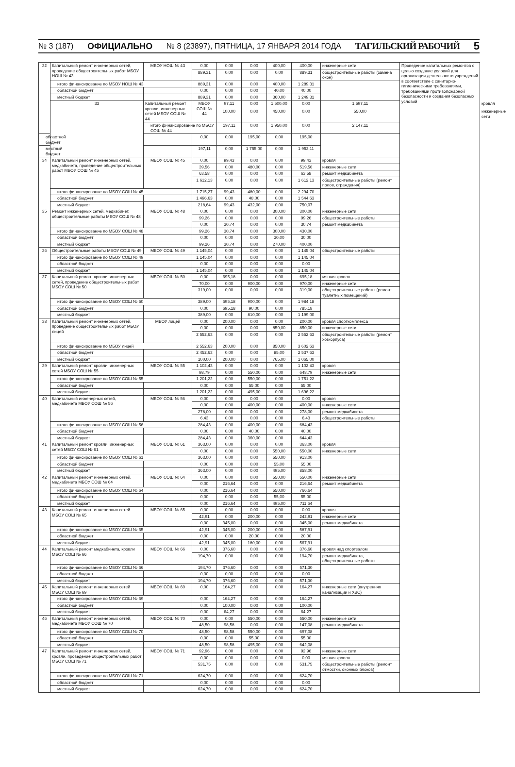№ 3 (187) ОФИЦИАЛЬНО № 8 (23897), ПЯТНИЦА, 17 ЯНВАРЯ 2014 ГОДА ТАГИЛЬСКИЙ РАБОЧИЙ 5
| 32 | Капитальный ремонт инженерных сетей, проведение общестроительных работ МБОУ НОШ № 43 | МБОУ НОШ № 43 | 0,00 | 0,00 | 0,00 | 400,00 | 400,00 | инженерные сети | Проведение капитальных ремонтов с целью создание условий для организации деятельности учреждений в соответствие с санитарно-гигиеническими требованиями, требованиями противопожарной безопасности и создания безопасных условий | |
| | | | 889,31 | 0,00 | 0,00 | 0,00 | 889,31 | общестроительные работы (замена окон) | | |
| | итого финансирование по МБОУ НОШ № 43 | | 889,31 | 0,00 | 0,00 | 400,00 | 1 289,31 | | | |
| | областной бюджет | | 0,00 | 0,00 | 0,00 | 40,00 | 40,00 | | | |
| | местный бюджет | | 889,31 | 0,00 | 0,00 | 360,00 | 1 249,31 | | | |
| | 33 | Капитальный ремонт кровли, инженерных сетей МБОУ СОШ № 44 | МБОУ СОШ № 44 | 97,11 | 0,00 | 1 500,00 | 0,00 | 1 597,11 | | кровля |
| | | | | 100,00 | 0,00 | 450,00 | 0,00 | 550,00 | | инженерные сети |
| | | итого финансирование по МБОУ СОШ № 44 | | 197,11 | 0,00 | 1 950,00 | 0,00 | 2 147,11 | | |
| областной бюджет | | | 0,00 | 0,00 | 195,00 | 0,00 | 195,00 | | | |
| местный бюджет | | | 197,11 | 0,00 | 1 755,00 | 0,00 | 1 952,11 | | | |
| 34 | Капитальный ремонт инженерных сетей, медкабинета, проведение общестроительных работ МБОУ СОШ № 45 | МБОУ СОШ № 45 | 0,00 | 99,43 | 0,00 | 0,00 | 99,43 | кровля | | |
| | | | 39,56 | 0,00 | 480,00 | 0,00 | 519,56 | инженерные сети | | |
| | | | 63,58 | 0,00 | 0,00 | 0,00 | 63,58 | ремонт медкабинета | | |
| | | | 1 612,13 | 0,00 | 0,00 | 0,00 | 1 612,13 | общестроительные работы (ремонт полов, ограждения) | | |
| | итого финансирование по МБОУ СОШ № 45 | | 1 715,27 | 99,43 | 480,00 | 0,00 | 2 294,70 | | | |
| | областной бюджет | | 1 496,63 | 0,00 | 48,00 | 0,00 | 1 544,63 | | | |
| | местный бюджет | | 218,64 | 99,43 | 432,00 | 0,00 | 750,07 | | | |
| 35 | Ремонт инженерных сетей, медкабинет, общестроительные работы МБОУ СОШ № 48 | МБОУ СОШ № 48 | 0,00 | 0,00 | 0,00 | 300,00 | 300,00 | инженерные сети | | |
| | | | 99,26 | 0,00 | 0,00 | 0,00 | 99,26 | общестроительные работы | | |
| | | | 0,00 | 30,74 | 0,00 | 0,00 | 30,74 | ремонт медкабинета | | |
| | итого финансирование по МБОУ СОШ № 48 | | 99,26 | 30,74 | 0,00 | 300,00 | 430,00 | | | |
| | областной бюджет | | 0,00 | 0,00 | 0,00 | 30,00 | 30,00 | | | |
| | местный бюджет | | 99,26 | 30,74 | 0,00 | 270,00 | 400,00 | | | |
| 36 | Общестроительные работы МБОУ СОШ № 49 | МБОУ СОШ № 49 | 1 145,04 | 0,00 | 0,00 | 0,00 | 1 145,04 | общестроительные работы | | |
| | итого финансирование по МБОУ СОШ № 49 | | 1 145,04 | 0,00 | 0,00 | 0,00 | 1 145,04 | | | |
| | областной бюджет | | 0,00 | 0,00 | 0,00 | 0,00 | 0,00 | | | |
| | местный бюджет | | 1 145,04 | 0,00 | 0,00 | 0,00 | 1 145,04 | | | |
| 37 | Капитальный ремонт кровли, инженерных сетей, проведение общестроительных работ МБОУ СОШ № 50 | МБОУ СОШ № 50 | 0,00 | 695,18 | 0,00 | 0,00 | 695,18 | мягкая кровля | | |
| | | | 70,00 | 0,00 | 900,00 | 0,00 | 970,00 | инженерные сети | | |
| | | | 319,00 | 0,00 | 0,00 | 0,00 | 319,00 | общестроительные работы (ремонт туалетных помещений) | | |
| | итого финансирование по МБОУ СОШ № 50 | | 389,00 | 695,18 | 900,00 | 0,00 | 1 984,18 | | | |
| | областной бюджет | | 0,00 | 695,18 | 90,00 | 0,00 | 785,18 | | | |
| | местный бюджет | | 389,00 | 0,00 | 810,00 | 0,00 | 1 199,00 | | | |
| 38 | Капитальный ремонт инженерных сетей, проведение общестроительных работ МБОУ лицей | МБОУ лицей | 0,00 | 200,00 | 0,00 | 0,00 | 200,00 | кровля спорткомплекса | | |
| | | | 0,00 | 0,00 | 0,00 | 850,00 | 850,00 | инженерные сети | | |
| | | | 2 552,63 | 0,00 | 0,00 | 0,00 | 2 552,63 | общестроительные работы (ремонт хозкорпуса) | | |
| | итого финансирование по МБОУ лицей | | 2 552,63 | 200,00 | 0,00 | 850,00 | 3 602,63 | | | |
| | областной бюджет | | 2 452,63 | 0,00 | 0,00 | 85,00 | 2 537,63 | | | |
| | местный бюджет | | 100,00 | 200,00 | 0,00 | 765,00 | 1 065,00 | | | |
| 39 | Капитальный ремонт кровли, инженерных сетей МБОУ СОШ № 55 | МБОУ СОШ № 55 | 1 102,43 | 0,00 | 0,00 | 0,00 | 1 102,43 | кровля | | |
| | | | 98,79 | 0,00 | 550,00 | 0,00 | 648,79 | инженерные сети | | |
| | итого финансирование по МБОУ СОШ № 55 | | 1 201,22 | 0,00 | 550,00 | 0,00 | 1 751,22 | | | |
| | областной бюджет | | 0,00 | 0,00 | 55,00 | 0,00 | 55,00 | | | |
| | местный бюджет | | 1 201,22 | 0,00 | 495,00 | 0,00 | 1 696,22 | | | |
| 40 | Капитальный инженерных сетей, медкабинета МБОУ СОШ № 56 | МБОУ СОШ № 56 | 0,00 | 0,00 | 0,00 | 0,00 | 0,00 | кровля | | |
| | | | 0,00 | 0,00 | 400,00 | 0,00 | 400,00 | инженерные сети | | |
| | | | 278,00 | 0,00 | 0,00 | 0,00 | 278,00 | ремонт медкабинета | | |
| | | | 6,43 | 0,00 | 0,00 | 0,00 | 6,43 | общестроительные работы | | |
| | итого финансирование по МБОУ СОШ № 56 | | 284,43 | 0,00 | 400,00 | 0,00 | 684,43 | | | |
| | областной бюджет | | 0,00 | 0,00 | 40,00 | 0,00 | 40,00 | | | |
| | местный бюджет | | 284,43 | 0,00 | 360,00 | 0,00 | 644,43 | | | |
| 41 | Капитальный ремонт кровли, инженерных сетей МБОУ СОШ № 61 | МБОУ СОШ № 61 | 363,00 | 0,00 | 0,00 | 0,00 | 363,00 | кровля | | |
| | | | 0,00 | 0,00 | 0,00 | 550,00 | 550,00 | инженерные сети | | |
| | итого финансирование по МБОУ СОШ № 61 | | 363,00 | 0,00 | 0,00 | 550,00 | 913,00 | | | |
| | областной бюджет | | 0,00 | 0,00 | 0,00 | 55,00 | 55,00 | | | |
| | местный бюджет | | 363,00 | 0,00 | 0,00 | 495,00 | 858,00 | | | |
| 42 | Капитальный ремонт инженерных сетей, медкабинета МБОУ СОШ № 64 | МБОУ СОШ № 64 | 0,00 | 0,00 | 0,00 | 550,00 | 550,00 | инженерные сети | | |
| | | | 0,00 | 216,64 | 0,00 | 0,00 | 216,64 | ремонт медкабинета | | |
| | итого финансирование по МБОУ СОШ № 64 | | 0,00 | 216,64 | 0,00 | 550,00 | 766,64 | | | |
| | областной бюджет | | 0,00 | 0,00 | 0,00 | 55,00 | 55,00 | | | |
| | местный бюджет | | 0,00 | 216,64 | 0,00 | 495,00 | 711,64 | | | |
| 43 | Капитальный ремонт инженерных сетей МБОУ СОШ № 65 | МБОУ СОШ № 65 | 0,00 | 0,00 | 0,00 | 0,00 | 0,00 | кровля | | |
| | | | 42,91 | 0,00 | 200,00 | 0,00 | 242,91 | инженерные сети | | |
| | | | 0,00 | 345,00 | 0,00 | 0,00 | 345,00 | ремонт медкабинета | | |
| | итого финансирование по МБОУ СОШ № 65 | | 42,91 | 345,00 | 200,00 | 0,00 | 587,91 | | | |
| | областной бюджет | | 0,00 | 0,00 | 20,00 | 0,00 | 20,00 | | | |
| | местный бюджет | | 42,91 | 345,00 | 180,00 | 0,00 | 567,91 | | | |
| 44 | Капитальный ремонт медкабинета, кровли МБОУ СОШ № 66 | МБОУ СОШ № 66 | 0,00 | 376,60 | 0,00 | 0,00 | 376,60 | кровля над спортзалом | | |
| | | | 194,70 | 0,00 | 0,00 | 0,00 | 194,70 | ремонт медкабинета, общестроительные работы | | |
| | итого финансирование по МБОУ СОШ № 66 | | 194,70 | 376,60 | 0,00 | 0,00 | 571,30 | | | |
| | областной бюджет | | 0,00 | 0,00 | 0,00 | 0,00 | 0,00 | | | |
| | местный бюджет | | 194,70 | 376,60 | 0,00 | 0,00 | 571,30 | | | |
| 45 | Капитальный ремонт инженерных сетей МБОУ СОШ № 69 | МБОУ СОШ № 69 | 0,00 | 164,27 | 0,00 | 0,00 | 164,27 | инженерные сети (внутренняя канализации и ХВС) | | |
| | итого финансирование по МБОУ СОШ № 69 | | 0,00 | 164,27 | 0,00 | 0,00 | 164,27 | | | |
| | областной бюджет | | 0,00 | 100,00 | 0,00 | 0,00 | 100,00 | | | |
| | местный бюджет | | 0,00 | 64,27 | 0,00 | 0,00 | 64,27 | | | |
| 46 | Капитальный ремонт инженерных сетей, медкабинета МБОУ СОШ № 70 | МБОУ СОШ № 70 | 0,00 | 0,00 | 550,00 | 0,00 | 550,00 | инженерные сети | | |
| | | | 48,50 | 98,58 | 0,00 | 0,00 | 147,08 | ремонт медкабинета | | |
| | итого финансирование по МБОУ СОШ № 70 | | 48,50 | 98,58 | 550,00 | 0,00 | 697,08 | | | |
| | областной бюджет | | 0,00 | 0,00 | 55,00 | 0,00 | 55,00 | | | |
| | местный бюджет | | 48,50 | 98,58 | 495,00 | 0,00 | 642,08 | | | |
| 47 | Капитальный ремонт инженерных сетей, кровли, проведение общестроительных работ МБОУ СОШ № 71 | МБОУ СОШ № 71 | 92,96 | 0,00 | 0,00 | 0,00 | 92,96 | инженерные сети | | |
| | | | 0,00 | 0,00 | 0,00 | 0,00 | 0,00 | мягкая кровля | | |
| | | | 531,75 | 0,00 | 0,00 | 0,00 | 531,75 | общестроительные работы (ремонт отмостки, оконных блоков) | | |
| | итого финансирование по МБОУ СОШ № 71 | | 624,70 | 0,00 | 0,00 | 0,00 | 624,70 | | | |
| | областной бюджет | | 0,00 | 0,00 | 0,00 | 0,00 | 0,00 | | | |
| | местный бюджет | | 624,70 | 0,00 | 0,00 | 0,00 | 624,70 | | | |